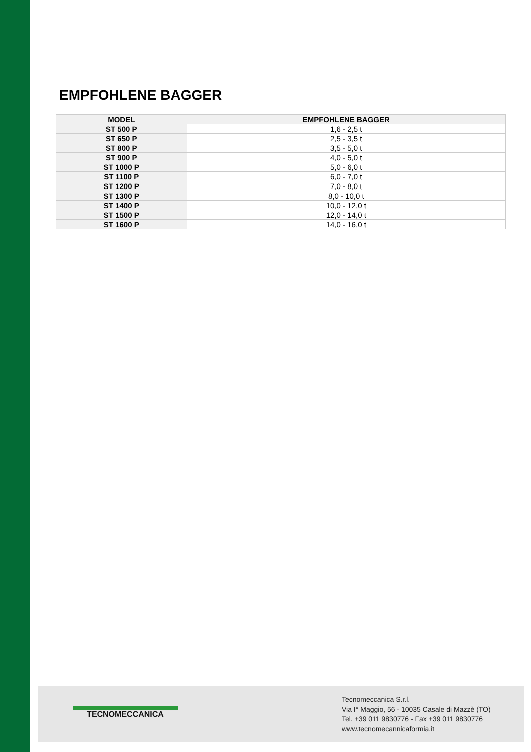EMPFOHLENE BAGGER
| MODEL | EMPFOHLENE BAGGER |
| --- | --- |
| ST 500 P | 1,6 - 2,5 t |
| ST 650 P | 2,5 - 3,5 t |
| ST 800 P | 3,5 - 5,0 t |
| ST 900 P | 4,0 - 5,0 t |
| ST 1000 P | 5,0 - 6,0 t |
| ST 1100 P | 6,0 - 7,0 t |
| ST 1200 P | 7,0 - 8,0 t |
| ST 1300 P | 8,0 - 10,0 t |
| ST 1400 P | 10,0 - 12,0 t |
| ST 1500 P | 12,0 - 14,0 t |
| ST 1600 P | 14,0 - 16,0 t |
TECNOMECCANICA
Tecnomeccanica S.r.l.
Via I° Maggio, 56 - 10035 Casale di Mazzè (TO)
Tel. +39 011 9830776 - Fax +39 011 9830776
www.tecnomecannicaformia.it